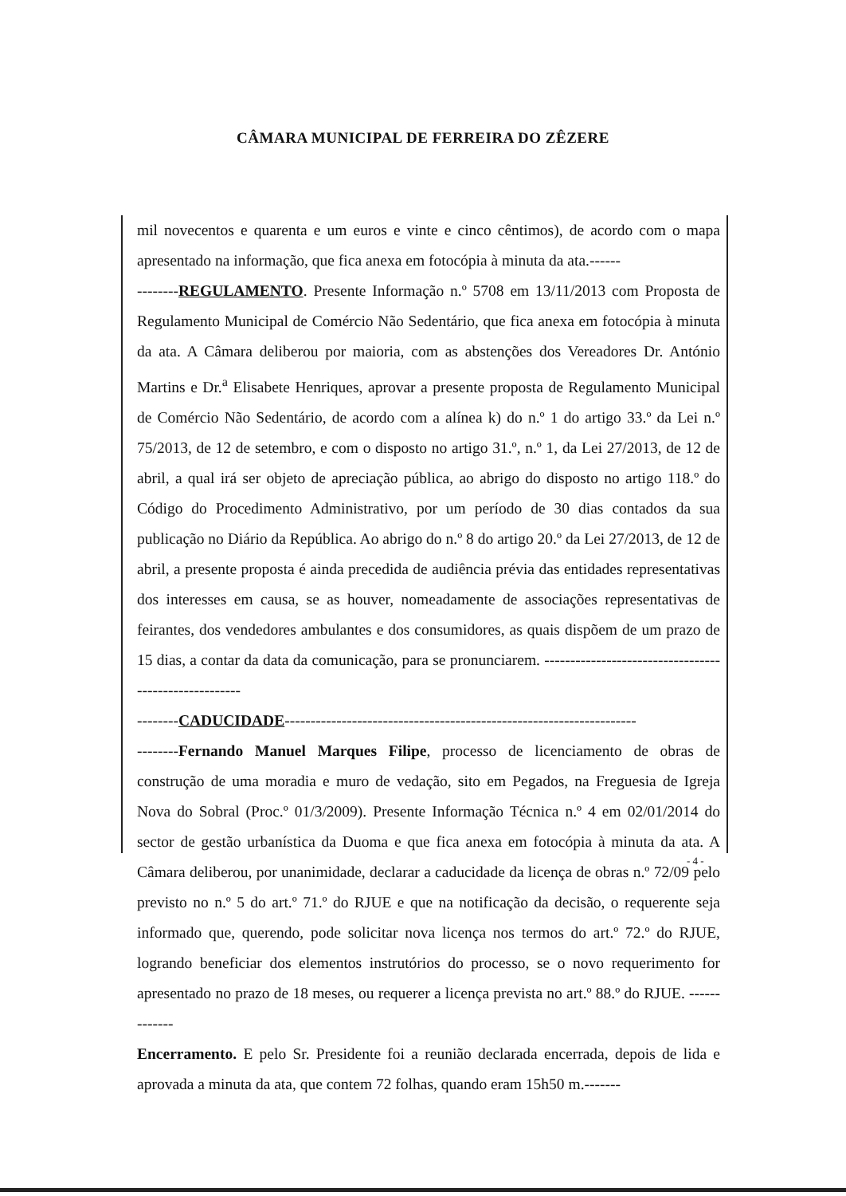CÂMARA MUNICIPAL DE FERREIRA DO ZÊZERE
mil novecentos e quarenta e um euros e vinte e cinco cêntimos), de acordo com o mapa apresentado na informação, que fica anexa em fotocópia à minuta da ata.------
--------REGULAMENTO. Presente Informação n.º 5708 em 13/11/2013 com Proposta de Regulamento Municipal de Comércio Não Sedentário, que fica anexa em fotocópia à minuta da ata. A Câmara deliberou por maioria, com as abstenções dos Vereadores Dr. António Martins e Dr.<sup>a</sup> Elisabete Henriques, aprovar a presente proposta de Regulamento Municipal de Comércio Não Sedentário, de acordo com a alínea k) do n.º 1 do artigo 33.º da Lei n.º 75/2013, de 12 de setembro, e com o disposto no artigo 31.º, n.º 1, da Lei 27/2013, de 12 de abril, a qual irá ser objeto de apreciação pública, ao abrigo do disposto no artigo 118.º do Código do Procedimento Administrativo, por um período de 30 dias contados da sua publicação no Diário da República. Ao abrigo do n.º 8 do artigo 20.º da Lei 27/2013, de 12 de abril, a presente proposta é ainda precedida de audiência prévia das entidades representativas dos interesses em causa, se as houver, nomeadamente de associações representativas de feirantes, dos vendedores ambulantes e dos consumidores, as quais dispõem de um prazo de 15 dias, a contar da data da comunicação, para se pronunciarem. ------------------------------------------------------
--------CADUCIDADE--------------------------------------------------------------------
--------Fernando Manuel Marques Filipe, processo de licenciamento de obras de construção de uma moradia e muro de vedação, sito em Pegados, na Freguesia de Igreja Nova do Sobral (Proc.º 01/3/2009). Presente Informação Técnica n.º 4 em 02/01/2014 do sector de gestão urbanística da Duoma e que fica anexa em fotocópia à minuta da ata. A Câmara deliberou, por unanimidade, declarar a caducidade da licença de obras n.º 72/09 pelo previsto no n.º 5 do art.º 71.º do RJUE e que na notificação da decisão, o requerente seja informado que, querendo, pode solicitar nova licença nos termos do art.º 72.º do RJUE, logrando beneficiar dos elementos instrutórios do processo, se o novo requerimento for apresentado no prazo de 18 meses, ou requerer a licença prevista no art.º 88.º do RJUE. -------------
Encerramento. E pelo Sr. Presidente foi a reunião declarada encerrada, depois de lida e aprovada a minuta da ata, que contem 72 folhas, quando eram 15h50 m.-------
- 4 -